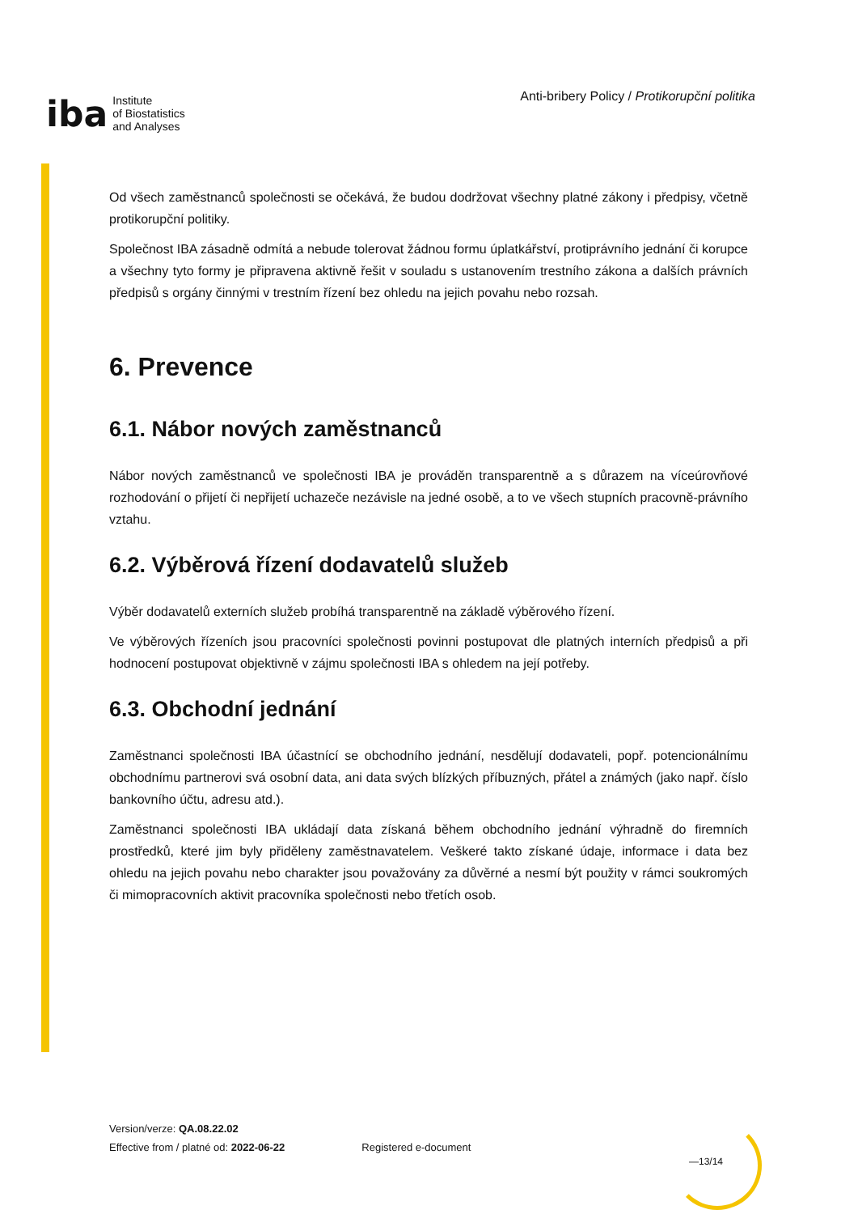iba Institute
of Biostatistics
and Analyses
Anti-bribery Policy / Protikorupční politika
Od všech zaměstnanců společnosti se očekává, že budou dodržovat všechny platné zákony i předpisy, včetně protikorupční politiky.
Společnost IBA zásadně odmítá a nebude tolerovat žádnou formu úplatkářství, protiprávního jednání či korupce a všechny tyto formy je připravena aktivně řešit v souladu s ustanovením trestního zákona a dalších právních předpisů s orgány činnými v trestním řízení bez ohledu na jejich povahu nebo rozsah.
6. Prevence
6.1. Nábor nových zaměstnanců
Nábor nových zaměstnanců ve společnosti IBA je prováděn transparentně a s důrazem na víceúrovňové rozhodování o přijetí či nepřijetí uchazeče nezávisle na jedné osobě, a to ve všech stupních pracovně-právního vztahu.
6.2. Výběrová řízení dodavatelů služeb
Výběr dodavatelů externích služeb probíhá transparentně na základě výběrového řízení.
Ve výběrových řízeních jsou pracovníci společnosti povinni postupovat dle platných interních předpisů a při hodnocení postupovat objektivně v zájmu společnosti IBA s ohledem na její potřeby.
6.3. Obchodní jednání
Zaměstnanci společnosti IBA účastnící se obchodního jednání, nesdělují dodavateli, popř. potencionálnímu obchodnímu partnerovi svá osobní data, ani data svých blízkých příbuzných, přátel a známých (jako např. číslo bankovního účtu, adresu atd.).
Zaměstnanci společnosti IBA ukládají data získaná během obchodního jednání výhradně do firemních prostředků, které jim byly přiděleny zaměstnavatelem. Veškeré takto získané údaje, informace i data bez ohledu na jejich povahu nebo charakter jsou považovány za důvěrné a nesmí být použity v rámci soukromých či mimopracovních aktivit pracovníka společnosti nebo třetích osob.
Version/verze: QA.08.22.02
Effective from / platné od: 2022-06-22
Registered e-document
—13/14